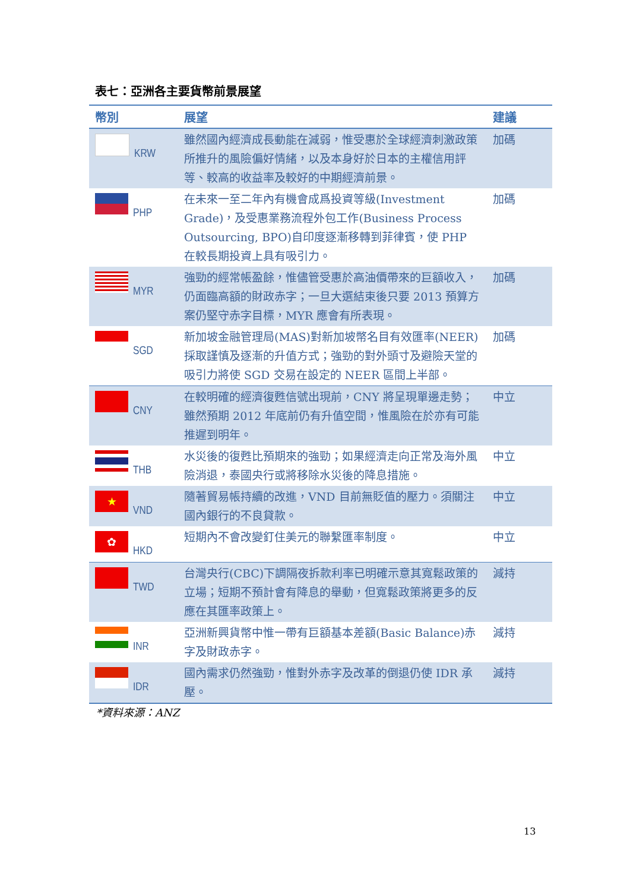表七：亞洲各主要貨幣前景展望
| 幣別 | 展望 | 建議 |
| --- | --- | --- |
| KRW | 雖然國內經濟成長動能在減弱，惟受惠於全球經濟刺激政策所推升的風險偏好情緒，以及本身好於日本的主權信用評等、較高的收益率及較好的中期經濟前景。 | 加碼 |
| PHP | 在未來一至二年內有機會成爲投資等級(Investment Grade)，及受惠業務流程外包工作(Business Process Outsourcing, BPO)自印度逐漸移轉到菲律賓，使 PHP 在較長期投資上具有吸引力。 | 加碼 |
| MYR | 強勁的經常帳盈餘，惟儘管受惠於高油價帶來的巨額收入，仍面臨高額的財政赤字；一旦大選結束後只要 2013 預算方案仍堅守赤字目標，MYR 應會有所表現。 | 加碼 |
| SGD | 新加坡金融管理局(MAS)對新加坡幣名目有效匯率(NEER)採取謹慎及逐漸的升值方式；強勁的對外頭寸及避險天堂的吸引力將使 SGD 交易在設定的 NEER 區間上半部。 | 加碼 |
| CNY | 在較明確的經濟復甦信號出現前，CNY 將呈現單邊走勢；雖然預期 2012 年底前仍有升值空間，惟風險在於亦有可能推遲到明年。 | 中立 |
| THB | 水災後的復甦比預期來的強勁；如果經濟走向正常及海外風險消退，泰國央行或將移除水災後的降息措施。 | 中立 |
| ★ VND | 隨著貿易帳持續的改進，VND 目前無貶值的壓力。須關注國內銀行的不良貸款。 | 中立 |
| ✿ HKD | 短期內不會改變釘住美元的聯繫匯率制度。 | 中立 |
| TWD | 台灣央行(CBC)下調隔夜拆款利率已明確示意其寬鬆政策的立場；短期不預計會有降息的舉動，但寬鬆政策將更多的反應在其匯率政策上。 | 減持 |
| INR | 亞洲新興貨幣中惟一帶有巨額基本差額(Basic Balance)赤字及財政赤字。 | 減持 |
| IDR | 國內需求仍然強勁，惟對外赤字及改革的倒退仍使 IDR 承壓。 | 減持 |
*資料來源：ANZ
13